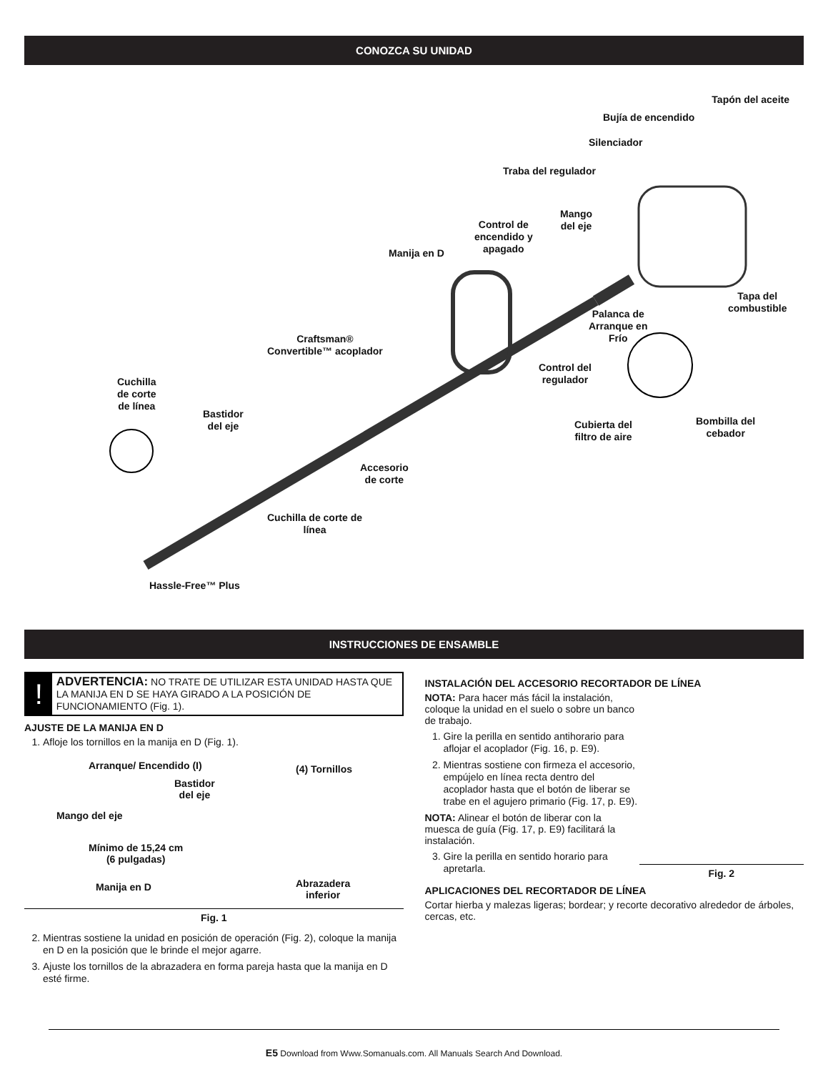CONOZCA SU UNIDAD
Tapón del aceite
Bujía de encendido
Silenciador
Traba del regulador
Control de
encendido y
apagado
Mango
del eje
Manija en D
Tapa del
combustible
Palanca de
Arranque en
Frío
Craftsman®
Convertible™ acoplador
Control del
regulador
Cuchilla
de corte
de línea
Bastidor
del eje
Cubierta del
filtro de aire
Bombilla del
cebador
Accesorio
de corte
Cuchilla de corte de
línea
Hassle-Free™ Plus
INSTRUCCIONES DE ENSAMBLE
!
ADVERTENCIA: NO TRATE DE UTILIZAR ESTA UNIDAD HASTA QUE LA MANIJA EN D SE HAYA GIRADO A LA POSICIÓN DE FUNCIONAMIENTO (Fig. 1).
AJUSTE DE LA MANIJA EN D
1. Afloje los tornillos en la manija en D (Fig. 1).
Arranque/ Encendido (I) (4) Tornillos
Bastidor
del eje
Mango del eje
Mínimo de 15,24 cm
(6 pulgadas)
Manija en D
Abrazadera
inferior
Fig. 1
2. Mientras sostiene la unidad en posición de operación (Fig. 2), coloque la manija en D en la posición que le brinde el mejor agarre.
3. Ajuste los tornillos de la abrazadera en forma pareja hasta que la manija en D esté firme.
INSTALACIÓN DEL ACCESORIO RECORTADOR DE LÍNEA
NOTA: Para hacer más fácil la instalación, coloque la unidad en el suelo o sobre un banco de trabajo.
1. Gire la perilla en sentido antihorario para aflojar el acoplador (Fig. 16, p. E9).
2. Mientras sostiene con firmeza el accesorio, empújelo en línea recta dentro del acoplador hasta que el botón de liberar se trabe en el agujero primario (Fig. 17, p. E9).
NOTA: Alinear el botón de liberar con la muesca de guía (Fig. 17, p. E9) facilitará la instalación.
3. Gire la perilla en sentido horario para apretarla.
Fig. 2
APLICACIONES DEL RECORTADOR DE LÍNEA
Cortar hierba y malezas ligeras; bordear; y recorte decorativo alrededor de árboles, cercas, etc.
E5 Download from Www.Somanuals.com. All Manuals Search And Download.